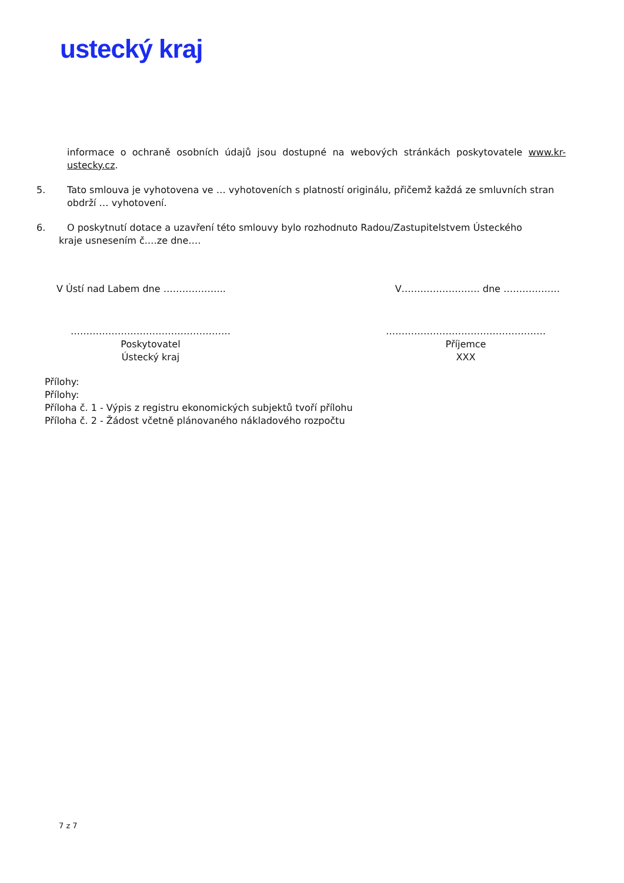ustecký kraj
informace o ochraně osobních údajů jsou dostupné na webových stránkách poskytovatele www.kr-ustecky.cz.
5. Tato smlouva je vyhotovena ve … vyhotoveních s platností originálu, přičemž každá ze smluvních stran obdrží … vyhotovení.
6. O poskytnutí dotace a uzavření této smlouvy bylo rozhodnuto Radou/Zastupitelstvem Ústeckého
kraje usnesením č.…ze dne….
V Ústí nad Labem dne ……………….. V……………………. dne ………………
……………………………………………
Poskytovatel
Ústecký kraj
……………………………………………
Příjemce
XXX
Přílohy:
Přílohy:
Příloha č. 1 - Výpis z registru ekonomických subjektů tvoří přílohu
Příloha č. 2 - Žádost včetně plánovaného nákladového rozpočtu
7 z 7